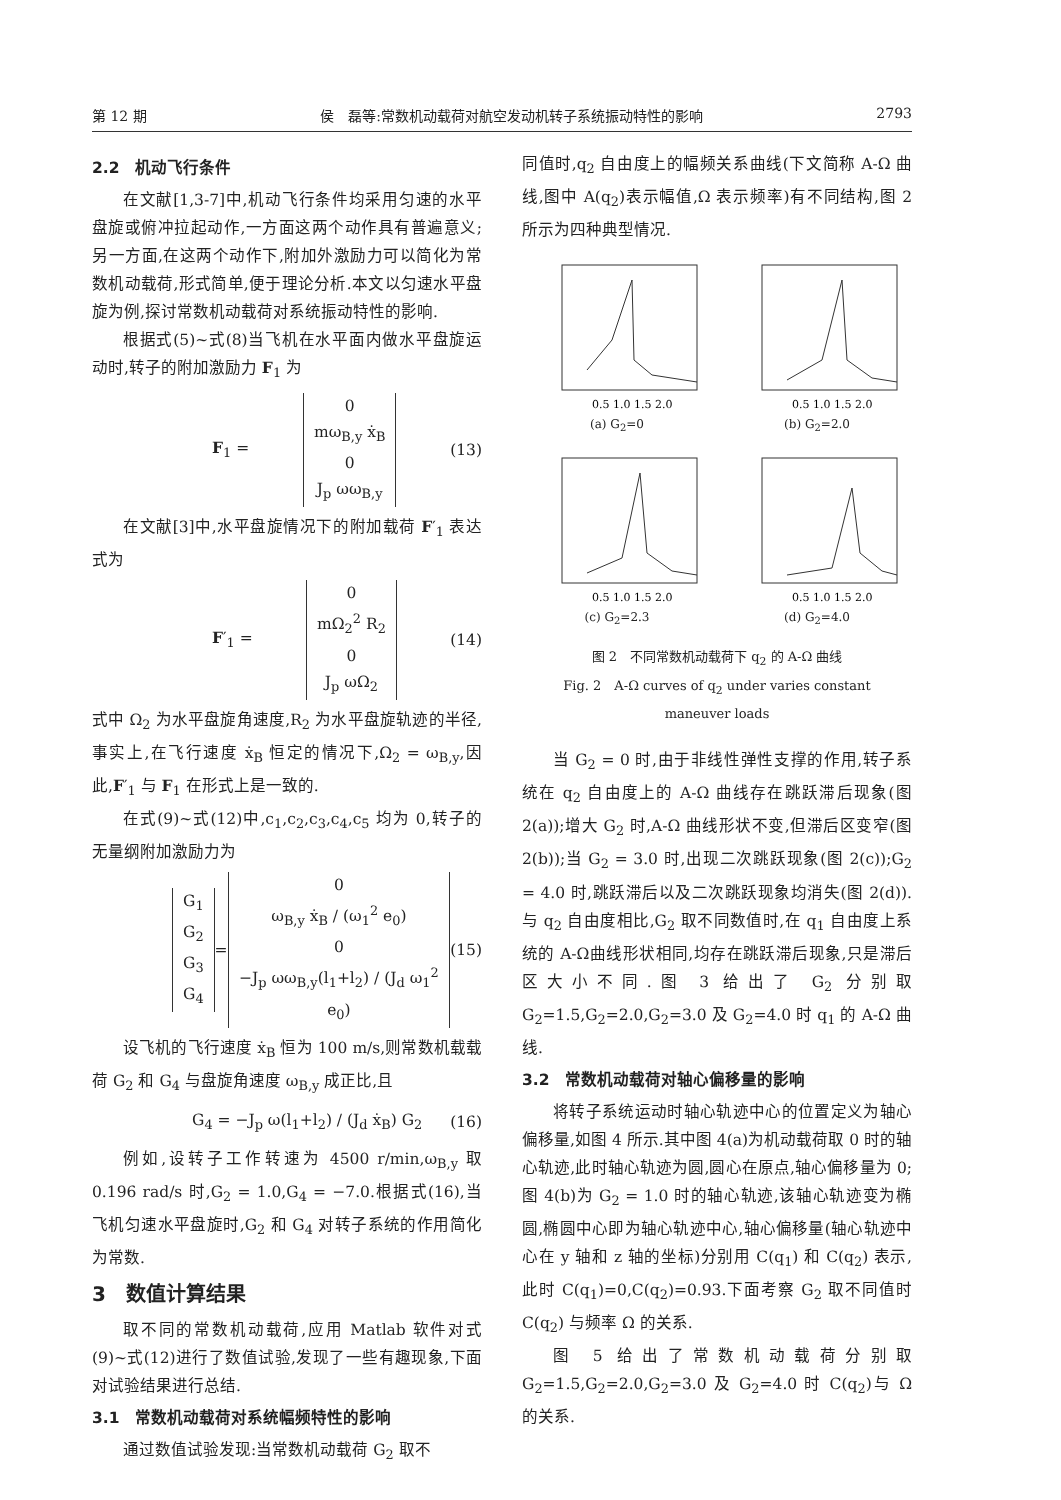第 12 期 侯　磊等:常数机动载荷对航空发动机转子系统振动特性的影响 2793
2.2　机动飞行条件
在文献[1,3-7]中,机动飞行条件均采用匀速的水平盘旋或俯冲拉起动作,一方面这两个动作具有普遍意义;另一方面,在这两个动作下,附加外激励力可以简化为常数机动载荷,形式简单,便于理论分析.本文以匀速水平盘旋为例,探讨常数机动载荷对系统振动特性的影响.
根据式(5)~式(8)当飞机在水平面内做水平盘旋运动时,转子的附加激励力 F<sub>1</sub> 为
F<sub>1</sub> =
0
mω<sub>B,y</sub> ẋ<sub>B</sub>
0
J<sub>p</sub> ωω<sub>B,y</sub>
(13)
在文献[3]中,水平盘旋情况下的附加载荷 F′<sub>1</sub> 表达式为
F′<sub>1</sub> =
0
mΩ<sub>2</sub><sup>2</sup> R<sub>2</sub>
0
J<sub>p</sub> ωΩ<sub>2</sub>
(14)
式中 Ω<sub>2</sub> 为水平盘旋角速度,R<sub>2</sub> 为水平盘旋轨迹的半径,事实上,在飞行速度 ẋ<sub>B</sub> 恒定的情况下,Ω<sub>2</sub> = ω<sub>B,y</sub>,因此,F′<sub>1</sub> 与 F<sub>1</sub> 在形式上是一致的.
在式(9)~式(12)中,c<sub>1</sub>,c<sub>2</sub>,c<sub>3</sub>,c<sub>4</sub>,c<sub>5</sub> 均为 0,转子的无量纲附加激励力为
G<sub>1</sub>
G<sub>2</sub>
G<sub>3</sub>
G<sub>4</sub>
=
0
ω<sub>B,y</sub> ẋ<sub>B</sub> / (ω<sub>1</sub><sup>2</sup> e<sub>0</sub>)
0
−J<sub>p</sub> ωω<sub>B,y</sub>(l<sub>1</sub>+l<sub>2</sub>) / (J<sub>d</sub> ω<sub>1</sub><sup>2</sup> e<sub>0</sub>)
(15)
设飞机的飞行速度 ẋ<sub>B</sub> 恒为 100 m/s,则常数机载载荷 G<sub>2</sub> 和 G<sub>4</sub> 与盘旋角速度 ω<sub>B,y</sub> 成正比,且
G<sub>4</sub> = −J<sub>p</sub> ω(l<sub>1</sub>+l<sub>2</sub>) / (J<sub>d</sub> ẋ<sub>B</sub>) G<sub>2</sub> (16)
例如,设转子工作转速为 4500 r/min,ω<sub>B,y</sub> 取 0.196 rad/s 时,G<sub>2</sub> = 1.0,G<sub>4</sub> = −7.0.根据式(16),当飞机匀速水平盘旋时,G<sub>2</sub> 和 G<sub>4</sub> 对转子系统的作用简化为常数.
3　数值计算结果
取不同的常数机动载荷,应用 Matlab 软件对式(9)~式(12)进行了数值试验,发现了一些有趣现象,下面对试验结果进行总结.
3.1　常数机动载荷对系统幅频特性的影响
通过数值试验发现:当常数机动载荷 G<sub>2</sub> 取不
同值时,q<sub>2</sub> 自由度上的幅频关系曲线(下文简称 A-Ω 曲线,图中 A(q<sub>2</sub>)表示幅值,Ω 表示频率)有不同结构,图 2 所示为四种典型情况.
0.5 1.0 1.5 2.0
(a) G<sub>2</sub>=0
0.5 1.0 1.5 2.0
(b) G<sub>2</sub>=2.0
0.5 1.0 1.5 2.0
(c) G<sub>2</sub>=2.3
0.5 1.0 1.5 2.0
(d) G<sub>2</sub>=4.0
图 2　不同常数机动载荷下 q<sub>2</sub> 的 A-Ω 曲线
Fig. 2　A-Ω curves of q<sub>2</sub> under varies constant
maneuver loads
当 G<sub>2</sub> = 0 时,由于非线性弹性支撑的作用,转子系统在 q<sub>2</sub> 自由度上的 A-Ω 曲线存在跳跃滞后现象(图 2(a));增大 G<sub>2</sub> 时,A-Ω 曲线形状不变,但滞后区变窄(图 2(b));当 G<sub>2</sub> = 3.0 时,出现二次跳跃现象(图 2(c));G<sub>2</sub> = 4.0 时,跳跃滞后以及二次跳跃现象均消失(图 2(d)).与 q<sub>2</sub> 自由度相比,G<sub>2</sub> 取不同数值时,在 q<sub>1</sub> 自由度上系统的 A-Ω曲线形状相同,均存在跳跃滞后现象,只是滞后区大小不同.图 3 给出了 G<sub>2</sub> 分别取 G<sub>2</sub>=1.5,G<sub>2</sub>=2.0,G<sub>2</sub>=3.0 及 G<sub>2</sub>=4.0 时 q<sub>1</sub> 的 A-Ω 曲线.
3.2　常数机动载荷对轴心偏移量的影响
将转子系统运动时轴心轨迹中心的位置定义为轴心偏移量,如图 4 所示.其中图 4(a)为机动载荷取 0 时的轴心轨迹,此时轴心轨迹为圆,圆心在原点,轴心偏移量为 0;图 4(b)为 G<sub>2</sub> = 1.0 时的轴心轨迹,该轴心轨迹变为椭圆,椭圆中心即为轴心轨迹中心,轴心偏移量(轴心轨迹中心在 y 轴和 z 轴的坐标)分别用 C(q<sub>1</sub>) 和 C(q<sub>2</sub>) 表示,此时 C(q<sub>1</sub>)=0,C(q<sub>2</sub>)=0.93.下面考察 G<sub>2</sub> 取不同值时 C(q<sub>2</sub>) 与频率 Ω 的关系.
图 5 给出了常数机动载荷分别取 G<sub>2</sub>=1.5,G<sub>2</sub>=2.0,G<sub>2</sub>=3.0 及 G<sub>2</sub>=4.0 时 C(q<sub>2</sub>)与 Ω 的关系.